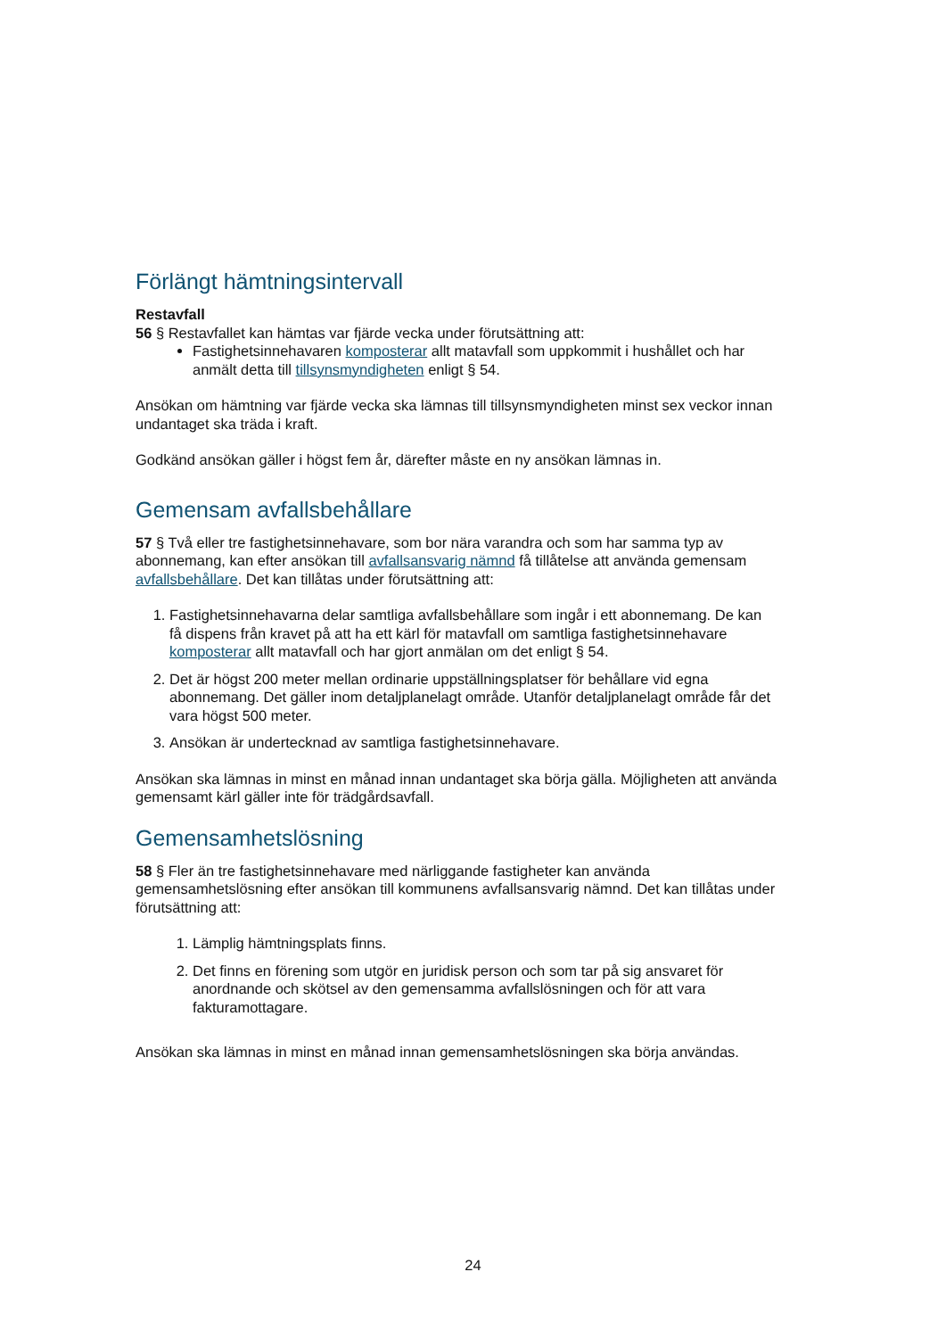Förlängt hämtningsintervall
Restavfall
56 § Restavfallet kan hämtas var fjärde vecka under förutsättning att:
Fastighetsinnehavaren komposterar allt matavfall som uppkommit i hushållet och har anmält detta till tillsynsmyndigheten enligt § 54.
Ansökan om hämtning var fjärde vecka ska lämnas till tillsynsmyndigheten minst sex veckor innan undantaget ska träda i kraft.
Godkänd ansökan gäller i högst fem år, därefter måste en ny ansökan lämnas in.
Gemensam avfallsbehållare
57 § Två eller tre fastighetsinnehavare, som bor nära varandra och som har samma typ av abonnemang, kan efter ansökan till avfallsansvarig nämnd få tillåtelse att använda gemensam avfallsbehållare. Det kan tillåtas under förutsättning att:
1. Fastighetsinnehavarna delar samtliga avfallsbehållare som ingår i ett abonnemang. De kan få dispens från kravet på att ha ett kärl för matavfall om samtliga fastighetsinnehavare komposterar allt matavfall och har gjort anmälan om det enligt § 54.
2. Det är högst 200 meter mellan ordinarie uppställningsplatser för behållare vid egna abonnemang. Det gäller inom detaljplanelagt område. Utanför detaljplanelagt område får det vara högst 500 meter.
3. Ansökan är undertecknad av samtliga fastighetsinnehavare.
Ansökan ska lämnas in minst en månad innan undantaget ska börja gälla. Möjligheten att använda gemensamt kärl gäller inte för trädgårdsavfall.
Gemensamhetslösning
58 § Fler än tre fastighetsinnehavare med närliggande fastigheter kan använda gemensamhetslösning efter ansökan till kommunens avfallsansvarig nämnd. Det kan tillåtas under förutsättning att:
1. Lämplig hämtningsplats finns.
2. Det finns en förening som utgör en juridisk person och som tar på sig ansvaret för anordnande och skötsel av den gemensamma avfallslösningen och för att vara fakturamottagare.
Ansökan ska lämnas in minst en månad innan gemensamhetslösningen ska börja användas.
24